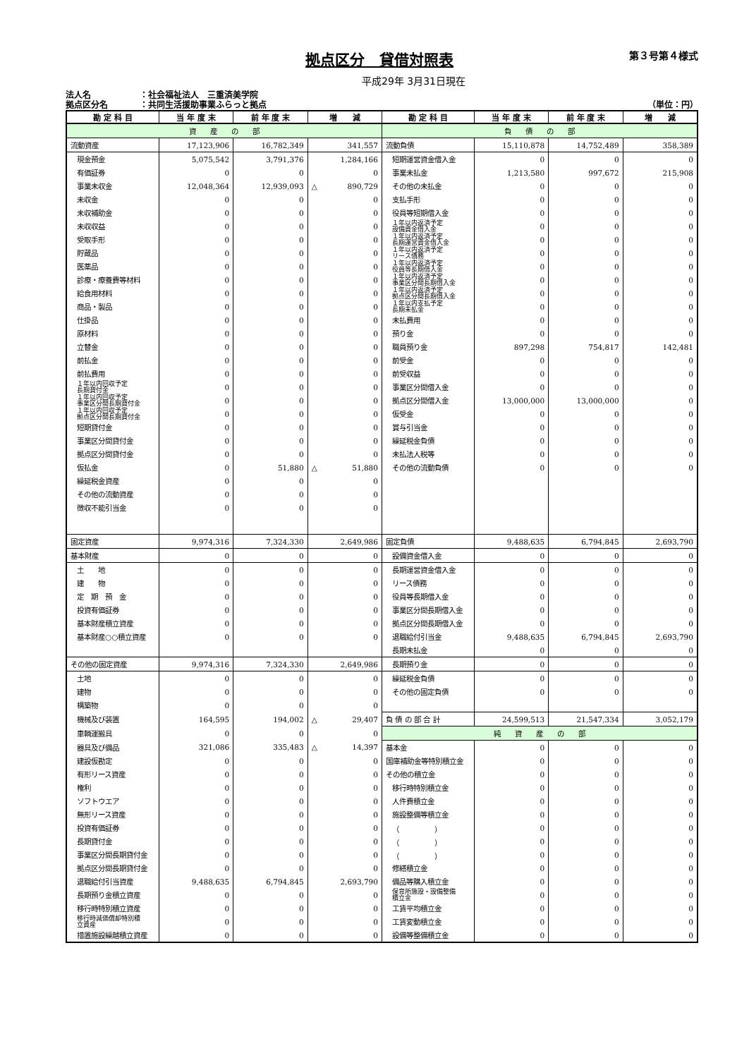拠点区分　貸借対照表
第３号第４様式
平成29年 3月31日現在
法人名 ：社会福祉法人　三重済美学院
拠点区分名 ：共同生活援助事業ふらっと拠点
（単位：円）
| 勘 定 科 目 | 当 年 度 末 | 前 年 度 末 | 増 減 | 勘 定 科 目 | 当 年 度 末 | 前 年 度 末 | 増 減 |
| --- | --- | --- | --- | --- | --- | --- | --- |
| 資 産 の 部 | | | | 負 債 の 部 | | | |
| 流動資産 | 17,123,906 | 16,782,349 | 341,557 | 流動負債 | 15,110,878 | 14,752,489 | 358,389 |
| 現金預金 | 5,075,542 | 3,791,376 | 1,284,166 | 短期運営資金借入金 | 0 | 0 | 0 |
| 有価証券 | 0 | 0 | 0 | 事業未払金 | 1,213,580 | 997,672 | 215,908 |
| 事業未収金 | 12,048,364 | 12,939,093 | △ 890,729 | その他の未払金 | 0 | 0 | 0 |
| 未収金 | 0 | 0 | 0 | 支払手形 | 0 | 0 | 0 |
| 未収補助金 | 0 | 0 | 0 | 役員等短期借入金 | 0 | 0 | 0 |
| 未収収益 | 0 | 0 | 0 | １年以内返済予定 設備資金借入金 | 0 | 0 | 0 |
| 受取手形 | 0 | 0 | 0 | １年以内返済予定 長期運営資金借入金 | 0 | 0 | 0 |
| 貯蔵品 | 0 | 0 | 0 | １年以内返済予定 リース債務 | 0 | 0 | 0 |
| 医薬品 | 0 | 0 | 0 | １年以内返済予定 役員等長期借入金 | 0 | 0 | 0 |
| 診療・療養費等材料 | 0 | 0 | 0 | １年以内返済予定 事業区分間長期借入金 | 0 | 0 | 0 |
| 給食用材料 | 0 | 0 | 0 | １年以内返済予定 拠点区分間長期借入金 | 0 | 0 | 0 |
| 商品・製品 | 0 | 0 | 0 | １年以内支払予定 長期未払金 | 0 | 0 | 0 |
| 仕掛品 | 0 | 0 | 0 | 未払費用 | 0 | 0 | 0 |
| 原材料 | 0 | 0 | 0 | 預り金 | 0 | 0 | 0 |
| 立替金 | 0 | 0 | 0 | 職員預り金 | 897,298 | 754,817 | 142,481 |
| 前払金 | 0 | 0 | 0 | 前受金 | 0 | 0 | 0 |
| 前払費用 | 0 | 0 | 0 | 前受収益 | 0 | 0 | 0 |
| １年以内回収予定 長期貸付金 | 0 | 0 | 0 | 事業区分間借入金 | 0 | 0 | 0 |
| １年以内回収予定 事業区分間長期貸付金 | 0 | 0 | 0 | 拠点区分間借入金 | 13,000,000 | 13,000,000 | 0 |
| １年以内回収予定 拠点区分間長期貸付金 | 0 | 0 | 0 | 仮受金 | 0 | 0 | 0 |
| 短期貸付金 | 0 | 0 | 0 | 賞与引当金 | 0 | 0 | 0 |
| 事業区分間貸付金 | 0 | 0 | 0 | 繰延税金負債 | 0 | 0 | 0 |
| 拠点区分間貸付金 | 0 | 0 | 0 | 未払法人税等 | 0 | 0 | 0 |
| 仮払金 | 0 | 51,880 | △ 51,880 | その他の流動負債 | 0 | 0 | 0 |
| 繰延税金資産 | 0 | 0 | 0 | | | | |
| その他の流動資産 | 0 | 0 | 0 | | | | |
| 徴収不能引当金 | 0 | 0 | 0 | | | | |
| 固定資産 | 9,974,316 | 7,324,330 | 2,649,986 | 固定負債 | 9,488,635 | 6,794,845 | 2,693,790 |
| 基本財産 | 0 | 0 | 0 | 設備資金借入金 | 0 | 0 | 0 |
| 土 地 | 0 | 0 | 0 | 長期運営資金借入金 | 0 | 0 | 0 |
| 建 物 | 0 | 0 | 0 | リース債務 | 0 | 0 | 0 |
| 定 期 預 金 | 0 | 0 | 0 | 役員等長期借入金 | 0 | 0 | 0 |
| 投資有価証券 | 0 | 0 | 0 | 事業区分間長期借入金 | 0 | 0 | 0 |
| 基本財産積立資産 | 0 | 0 | 0 | 拠点区分間長期借入金 | 0 | 0 | 0 |
| 基本財産○○積立資産 | 0 | 0 | 0 | 退職給付引当金 | 9,488,635 | 6,794,845 | 2,693,790 |
| | | | | 長期未払金 | 0 | 0 | 0 |
| その他の固定資産 | 9,974,316 | 7,324,330 | 2,649,986 | 長期預り金 | 0 | 0 | 0 |
| 土地 | 0 | 0 | 0 | 繰延税金負債 | 0 | 0 | 0 |
| 建物 | 0 | 0 | 0 | その他の固定負債 | 0 | 0 | 0 |
| 構築物 | 0 | 0 | 0 | | | | |
| 機械及び装置 | 164,595 | 194,002 | △ 29,407 | 負 債 の 部 合 計 | 24,599,513 | 21,547,334 | 3,052,179 |
| 車輌運搬具 | 0 | 0 | 0 | 純 資 産 の 部 | | | |
| 器具及び備品 | 321,086 | 335,483 | △ 14,397 | 基本金 | 0 | 0 | 0 |
| 建設仮勘定 | 0 | 0 | 0 | 国庫補助金等特別積立金 | 0 | 0 | 0 |
| 有形リース資産 | 0 | 0 | 0 | その他の積立金 | 0 | 0 | 0 |
| 権利 | 0 | 0 | 0 | 移行時特別積立金 | 0 | 0 | 0 |
| ソフトウエア | 0 | 0 | 0 | 人件費積立金 | 0 | 0 | 0 |
| 無形リース資産 | 0 | 0 | 0 | 施設整備等積立金 | 0 | 0 | 0 |
| 投資有価証券 | 0 | 0 | 0 | （ ） | 0 | 0 | 0 |
| 長期貸付金 | 0 | 0 | 0 | （ ） | 0 | 0 | 0 |
| 事業区分間長期貸付金 | 0 | 0 | 0 | （ ） | 0 | 0 | 0 |
| 拠点区分間長期貸付金 | 0 | 0 | 0 | 修繕積立金 | 0 | 0 | 0 |
| 退職給付引当資産 | 9,488,635 | 6,794,845 | 2,693,790 | 備品等購入積立金 | 0 | 0 | 0 |
| 長期預り金積立資産 | 0 | 0 | 0 | 保育所施設・設備整備 積立金 | 0 | 0 | 0 |
| 移行時特別積立資産 | 0 | 0 | 0 | 工賃平均積立金 | 0 | 0 | 0 |
| 移行時減価償却特別積 立資産 | 0 | 0 | 0 | 工賃変動積立金 | 0 | 0 | 0 |
| 措置施設繰越積立資産 | 0 | 0 | 0 | 設備等整備積立金 | 0 | 0 | 0 |